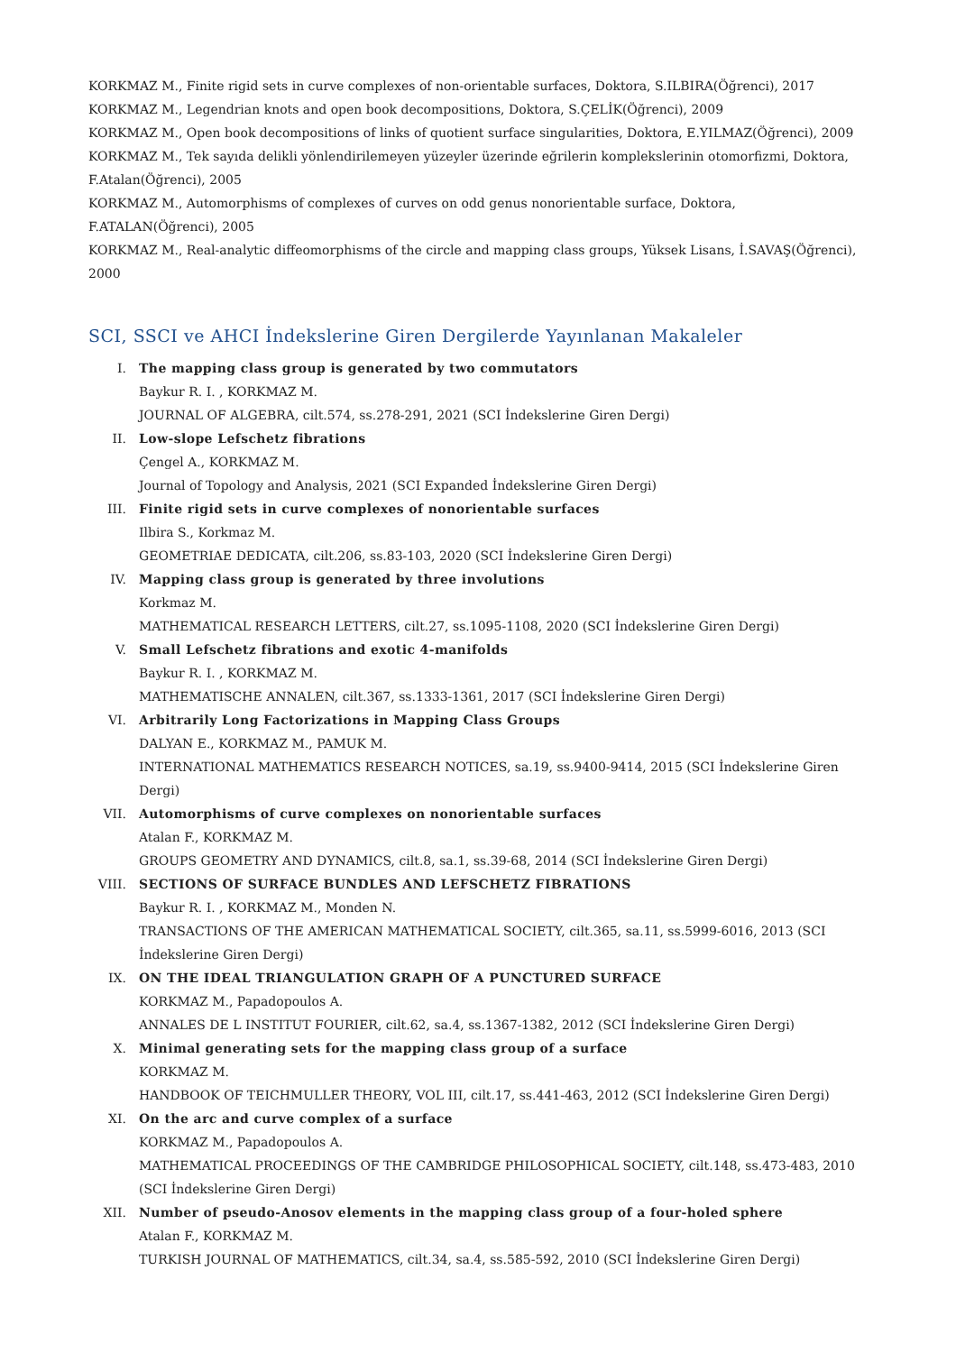KORKMAZ M., Finite rigid sets in curve complexes of non-orientable surfaces, Doktora, S.ILBIRA(Öğrenci), 2017
KORKMAZ M., Legendrian knots and open book decompositions, Doktora, S.ÇELİK(Öğrenci), 2009
KORKMAZ M., Open book decompositions of links of quotient surface singularities, Doktora, E.YILMAZ(Öğrenci), 2009
KORKMAZ M., Tek sayıda delikli yönlendirilemeyen yüzeyler üzerinde eğrilerin komplekslerinin otomorfizmi, Doktora, F.Atalan(Öğrenci), 2005
KORKMAZ M., Automorphisms of complexes of curves on odd genus nonorientable surface, Doktora, F.ATALAN(Öğrenci), 2005
KORKMAZ M., Real-analytic diffeomorphisms of the circle and mapping class groups, Yüksek Lisans, İ.SAVAŞ(Öğrenci), 2000
SCI, SSCI ve AHCI İndekslerine Giren Dergilerde Yayınlanan Makaleler
I. The mapping class group is generated by two commutators
Baykur R. I. , KORKMAZ M.
JOURNAL OF ALGEBRA, cilt.574, ss.278-291, 2021 (SCI İndekslerine Giren Dergi)
II. Low-slope Lefschetz fibrations
Çengel A., KORKMAZ M.
Journal of Topology and Analysis, 2021 (SCI Expanded İndekslerine Giren Dergi)
III. Finite rigid sets in curve complexes of nonorientable surfaces
Ilbira S., Korkmaz M.
GEOMETRIAE DEDICATA, cilt.206, ss.83-103, 2020 (SCI İndekslerine Giren Dergi)
IV. Mapping class group is generated by three involutions
Korkmaz M.
MATHEMATICAL RESEARCH LETTERS, cilt.27, ss.1095-1108, 2020 (SCI İndekslerine Giren Dergi)
V. Small Lefschetz fibrations and exotic 4-manifolds
Baykur R. I. , KORKMAZ M.
MATHEMATISCHE ANNALEN, cilt.367, ss.1333-1361, 2017 (SCI İndekslerine Giren Dergi)
VI. Arbitrarily Long Factorizations in Mapping Class Groups
DALYAN E., KORKMAZ M., PAMUK M.
INTERNATIONAL MATHEMATICS RESEARCH NOTICES, sa.19, ss.9400-9414, 2015 (SCI İndekslerine Giren Dergi)
VII. Automorphisms of curve complexes on nonorientable surfaces
Atalan F., KORKMAZ M.
GROUPS GEOMETRY AND DYNAMICS, cilt.8, sa.1, ss.39-68, 2014 (SCI İndekslerine Giren Dergi)
VIII. SECTIONS OF SURFACE BUNDLES AND LEFSCHETZ FIBRATIONS
Baykur R. I. , KORKMAZ M., Monden N.
TRANSACTIONS OF THE AMERICAN MATHEMATICAL SOCIETY, cilt.365, sa.11, ss.5999-6016, 2013 (SCI İndekslerine Giren Dergi)
IX. ON THE IDEAL TRIANGULATION GRAPH OF A PUNCTURED SURFACE
KORKMAZ M., Papadopoulos A.
ANNALES DE L INSTITUT FOURIER, cilt.62, sa.4, ss.1367-1382, 2012 (SCI İndekslerine Giren Dergi)
X. Minimal generating sets for the mapping class group of a surface
KORKMAZ M.
HANDBOOK OF TEICHMULLER THEORY, VOL III, cilt.17, ss.441-463, 2012 (SCI İndekslerine Giren Dergi)
XI. On the arc and curve complex of a surface
KORKMAZ M., Papadopoulos A.
MATHEMATICAL PROCEEDINGS OF THE CAMBRIDGE PHILOSOPHICAL SOCIETY, cilt.148, ss.473-483, 2010 (SCI İndekslerine Giren Dergi)
XII. Number of pseudo-Anosov elements in the mapping class group of a four-holed sphere
Atalan F., KORKMAZ M.
TURKISH JOURNAL OF MATHEMATICS, cilt.34, sa.4, ss.585-592, 2010 (SCI İndekslerine Giren Dergi)